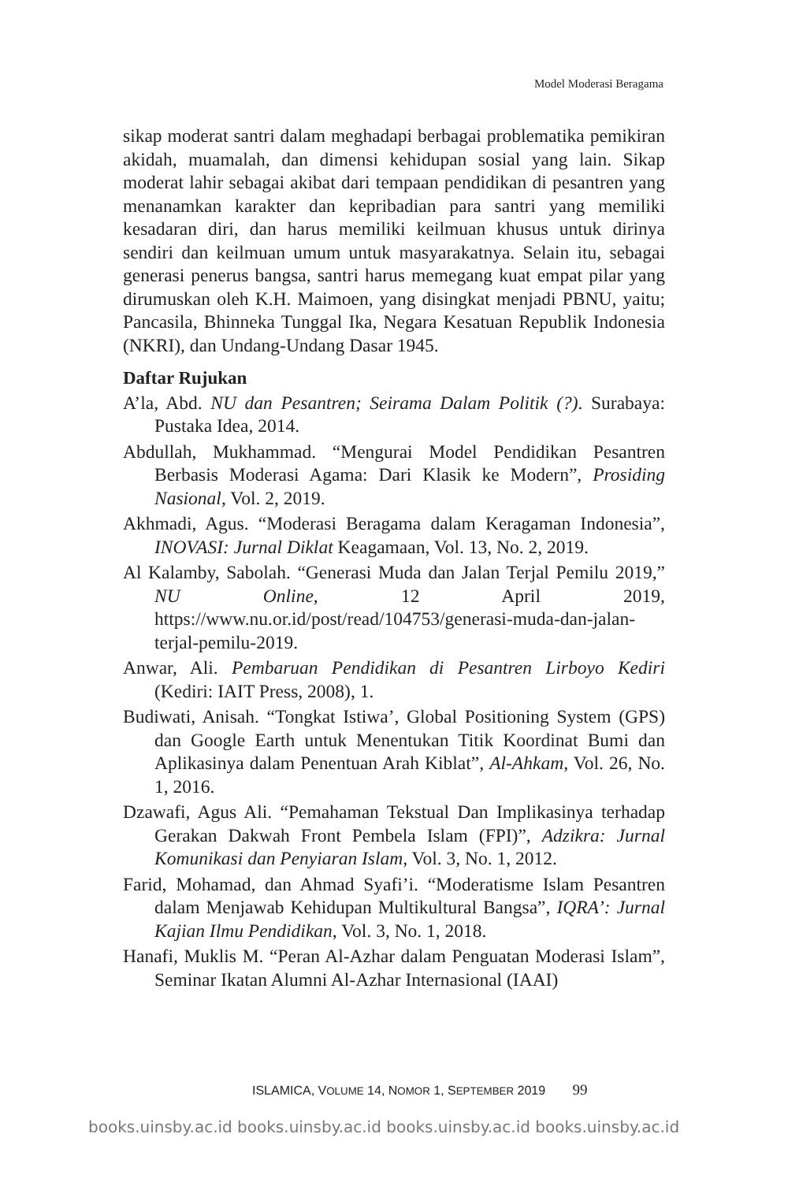Model Moderasi Beragama
sikap moderat santri dalam meghadapi berbagai problematika pemikiran akidah, muamalah, dan dimensi kehidupan sosial yang lain. Sikap moderat lahir sebagai akibat dari tempaan pendidikan di pesantren yang menanamkan karakter dan kepribadian para santri yang memiliki kesadaran diri, dan harus memiliki keilmuan khusus untuk dirinya sendiri dan keilmuan umum untuk masyarakatnya. Selain itu, sebagai generasi penerus bangsa, santri harus memegang kuat empat pilar yang dirumuskan oleh K.H. Maimoen, yang disingkat menjadi PBNU, yaitu; Pancasila, Bhinneka Tunggal Ika, Negara Kesatuan Republik Indonesia (NKRI), dan Undang-Undang Dasar 1945.
Daftar Rujukan
A’la, Abd. NU dan Pesantren; Seirama Dalam Politik (?). Surabaya: Pustaka Idea, 2014.
Abdullah, Mukhammad. “Mengurai Model Pendidikan Pesantren Berbasis Moderasi Agama: Dari Klasik ke Modern”, Prosiding Nasional, Vol. 2, 2019.
Akhmadi, Agus. “Moderasi Beragama dalam Keragaman Indonesia”, INOVASI: Jurnal Diklat Keagamaan, Vol. 13, No. 2, 2019.
Al Kalamby, Sabolah. “Generasi Muda dan Jalan Terjal Pemilu 2019,” NU Online, 12 April 2019, https://www.nu.or.id/post/read/104753/generasi-muda-dan-jalan-terjal-pemilu-2019.
Anwar, Ali. Pembaruan Pendidikan di Pesantren Lirboyo Kediri (Kediri: IAIT Press, 2008), 1.
Budiwati, Anisah. “Tongkat Istiwa’, Global Positioning System (GPS) dan Google Earth untuk Menentukan Titik Koordinat Bumi dan Aplikasinya dalam Penentuan Arah Kiblat”, Al-Ahkam, Vol. 26, No. 1, 2016.
Dzawafi, Agus Ali. “Pemahaman Tekstual Dan Implikasinya terhadap Gerakan Dakwah Front Pembela Islam (FPI)”, Adzikra: Jurnal Komunikasi dan Penyiaran Islam, Vol. 3, No. 1, 2012.
Farid, Mohamad, dan Ahmad Syafi’i. “Moderatisme Islam Pesantren dalam Menjawab Kehidupan Multikultural Bangsa”, IQRA’: Jurnal Kajian Ilmu Pendidikan, Vol. 3, No. 1, 2018.
Hanafi, Muklis M. “Peran Al-Azhar dalam Penguatan Moderasi Islam”, Seminar Ikatan Alumni Al-Azhar Internasional (IAAI)
ISLAMICA, VOLUME 14, NOMOR 1, SEPTEMBER 2019 99
books.uinsby.ac.id books.uinsby.ac.id books.uinsby.ac.id books.uinsby.ac.id